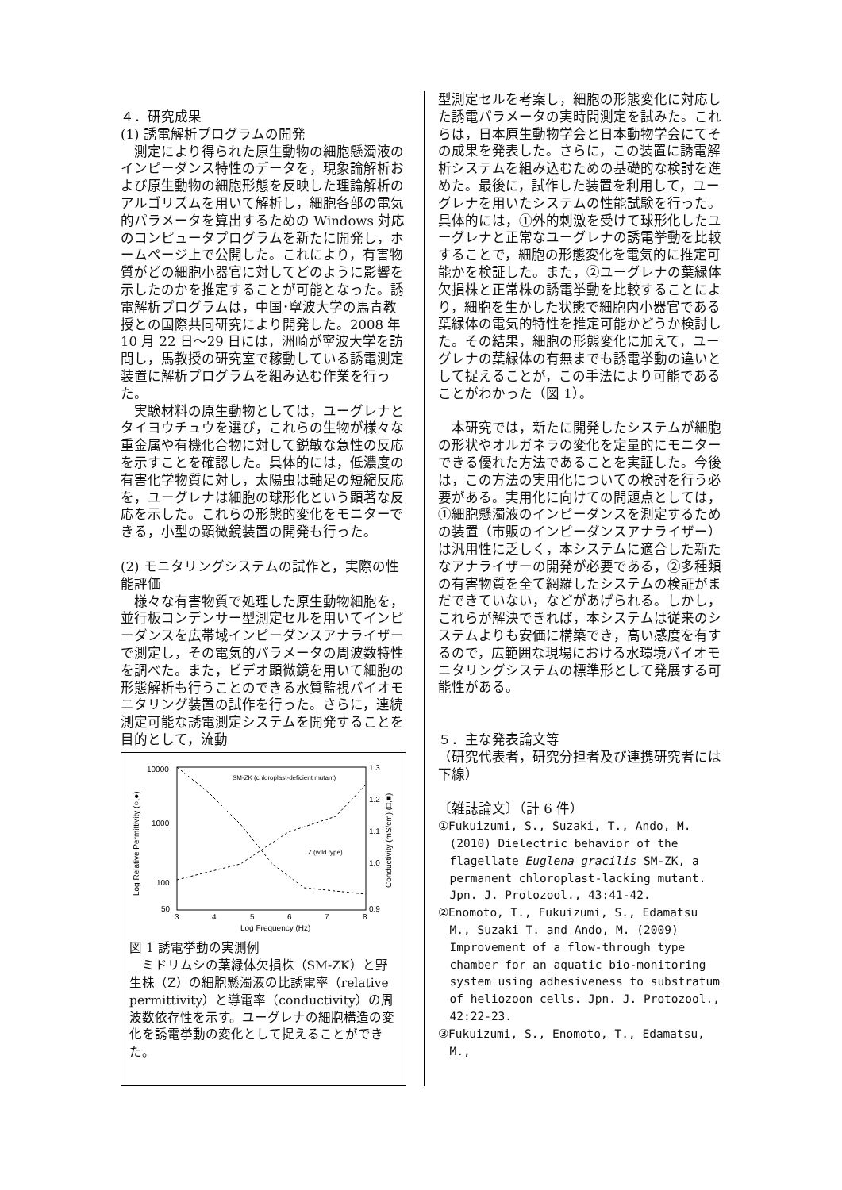４．研究成果
(1) 誘電解析プログラムの開発
測定により得られた原生動物の細胞懸濁液のインピーダンス特性のデータを，現象論解析および原生動物の細胞形態を反映した理論解析のアルゴリズムを用いて解析し，細胞各部の電気的パラメータを算出するための Windows 対応のコンピュータプログラムを新たに開発し，ホームページ上で公開した。これにより，有害物質がどの細胞小器官に対してどのように影響を示したのかを推定することが可能となった。誘電解析プログラムは，中国･寧波大学の馬青教授との国際共同研究により開発した。2008 年 10 月 22 日～29 日には，洲崎が寧波大学を訪問し，馬教授の研究室で稼動している誘電測定装置に解析プログラムを組み込む作業を行った。
実験材料の原生動物としては，ユーグレナとタイヨウチュウを選び，これらの生物が様々な重金属や有機化合物に対して鋭敏な急性の反応を示すことを確認した。具体的には，低濃度の有害化学物質に対し，太陽虫は軸足の短縮反応を，ユーグレナは細胞の球形化という顕著な反応を示した。これらの形態的変化をモニターできる，小型の顕微鏡装置の開発も行った。
(2) モニタリングシステムの試作と，実際の性能評価
様々な有害物質で処理した原生動物細胞を，並行板コンデンサー型測定セルを用いてインピーダンスを広帯域インピーダンスアナライザーで測定し，その電気的パラメータの周波数特性を調べた。また，ビデオ顕微鏡を用いて細胞の形態解析も行うことのできる水質監視バイオモニタリング装置の試作を行った。さらに，連続測定可能な誘電測定システムを開発することを目的として，流動
10000
1000
100
50
1.3
1.2
1.1
1.0
0.9
3
4
5
6
7
8
Log Frequency (Hz)
SM-ZK (chloroplast-deficient mutant)
Z (wild type)
Log Relative Permittivity (○,●)
Conductivity (mS/cm) (□,■)
図 1 誘電挙動の実測例
ミドリムシの葉緑体欠損株（SM-ZK）と野生株（Z）の細胞懸濁液の比誘電率（relative permittivity）と導電率（conductivity）の周波数依存性を示す。ユーグレナの細胞構造の変化を誘電挙動の変化として捉えることができた。
型測定セルを考案し，細胞の形態変化に対応した誘電パラメータの実時間測定を試みた。これらは，日本原生動物学会と日本動物学会にてその成果を発表した。さらに，この装置に誘電解析システムを組み込むための基礎的な検討を進めた。最後に，試作した装置を利用して，ユーグレナを用いたシステムの性能試験を行った。具体的には，①外的刺激を受けて球形化したユーグレナと正常なユーグレナの誘電挙動を比較することで，細胞の形態変化を電気的に推定可能かを検証した。また，②ユーグレナの葉緑体欠損株と正常株の誘電挙動を比較することにより，細胞を生かした状態で細胞内小器官である葉緑体の電気的特性を推定可能かどうか検討した。その結果，細胞の形態変化に加えて，ユーグレナの葉緑体の有無までも誘電挙動の違いとして捉えることが，この手法により可能であることがわかった（図 1）。
本研究では，新たに開発したシステムが細胞の形状やオルガネラの変化を定量的にモニターできる優れた方法であることを実証した。今後は，この方法の実用化についての検討を行う必要がある。実用化に向けての問題点としては，①細胞懸濁液のインピーダンスを測定するための装置（市販のインピーダンスアナライザー）は汎用性に乏しく，本システムに適合した新たなアナライザーの開発が必要である，②多種類の有害物質を全て網羅したシステムの検証がまだできていない，などがあげられる。しかし，これらが解決できれば，本システムは従来のシステムよりも安価に構築でき，高い感度を有するので，広範囲な現場における水環境バイオモニタリングシステムの標準形として発展する可能性がある。
５．主な発表論文等
（研究代表者，研究分担者及び連携研究者には下線）
〔雑誌論文〕（計 6 件）
①Fukuizumi, S., Suzaki, T., Ando, M. (2010) Dielectric behavior of the flagellate Euglena gracilis SM-ZK, a permanent chloroplast-lacking mutant. Jpn. J. Protozool., 43:41-42.
②Enomoto, T., Fukuizumi, S., Edamatsu M., Suzaki T. and Ando, M. (2009) Improvement of a flow-through type chamber for an aquatic bio-monitoring system using adhesiveness to substratum of heliozoon cells. Jpn. J. Protozool., 42:22-23.
③Fukuizumi, S., Enomoto, T., Edamatsu, M.,